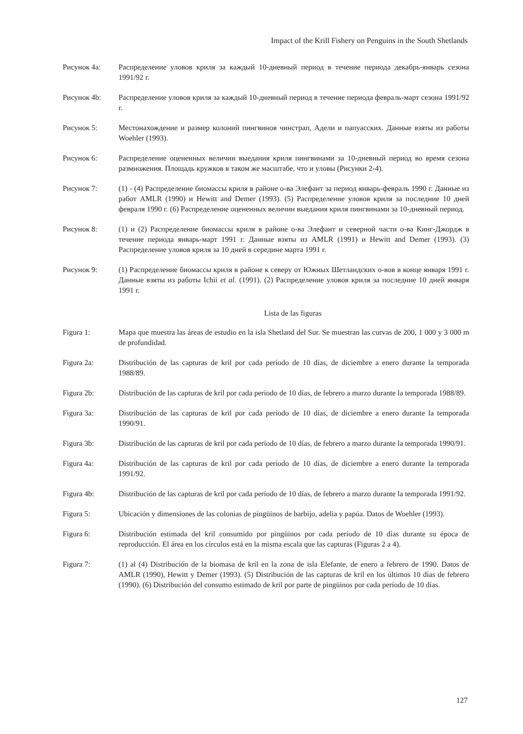Impact of the Krill Fishery on Penguins in the South Shetlands
Рисунок 4a: Распределение уловов криля за каждый 10-дневный период в течение периода декабрь-январь сезона 1991/92 г.
Рисунок 4b: Распределение уловов криля за каждый 10-дневный период в течение периода февраль-март сезона 1991/92 г.
Рисунок 5: Местонахождение и размер колоний пингвинов чинстрап, Адели и папуасских. Данные взяты из работы Woehler (1993).
Рисунок 6: Распределение оцененных величин выедания криля пингвинами за 10-дневный период во время сезона размножения. Площадь кружков в таком же масштабе, что и уловы (Рисунки 2-4).
Рисунок 7: (1) - (4) Распределение биомассы криля в районе о-ва Элефант за период январь-февраль 1990 г. Данные из работ AMLR (1990) и Hewitt and Demer (1993). (5) Распределение уловов криля за последние 10 дней февраля 1990 г. (6) Распределение оцененных величин выедания криля пингвинами за 10-дневный период.
Рисунок 8: (1) и (2) Распределение биомассы криля в районе о-ва Элефант и северной части о-ва Кинг-Джордж в течение периода январь-март 1991 г. Данные взяты из AMLR (1991) и Hewitt and Demer (1993). (3) Распределение уловов криля за 10 дней в середине марта 1991 г.
Рисунок 9: (1) Распределение биомассы криля в районе к северу от Южных Шетландских о-вов в конце января 1991 г. Данные взяты из работы Ichii et al. (1991). (2) Распределение уловов криля за последние 10 дней января 1991 г.
Lista de las figuras
Figura 1: Mapa que muestra las áreas de estudio en la isla Shetland del Sur. Se muestran las curvas de 200, 1 000 y 3 000 m de profundidad.
Figura 2a: Distribución de las capturas de kril por cada período de 10 días, de diciembre a enero durante la temporada 1988/89.
Figura 2b: Distribución de las capturas de kril por cada período de 10 días, de febrero a marzo durante la temporada 1988/89.
Figura 3a: Distribución de las capturas de kril por cada período de 10 días, de diciembre a enero durante la temporada 1990/91.
Figura 3b: Distribución de las capturas de kril por cada período de 10 días, de febrero a marzo durante la temporada 1990/91.
Figura 4a: Distribución de las capturas de kril por cada período de 10 días, de diciembre a enero durante la temporada 1991/92.
Figura 4b: Distribución de las capturas de kril por cada período de 10 días, de febrero a marzo durante la temporada 1991/92.
Figura 5: Ubicación y dimensiones de las colonias de pingüinos de barbijo, adelia y papúa. Datos de Woehler (1993).
Figura 6: Distribución estimada del kril consumido por pingüinos por cada período de 10 días durante su época de reproducción. El área en los círculos está en la misma escala que las capturas (Figuras 2 a 4).
Figura 7: (1) al (4) Distribución de la biomasa de kril en la zona de isla Elefante, de enero a febrero de 1990. Datos de AMLR (1990), Hewitt y Demer (1993). (5) Distribución de las capturas de kril en los últimos 10 días de febrero (1990). (6) Distribución del consumo estimado de kril por parte de pingüinos por cada período de 10 días.
127